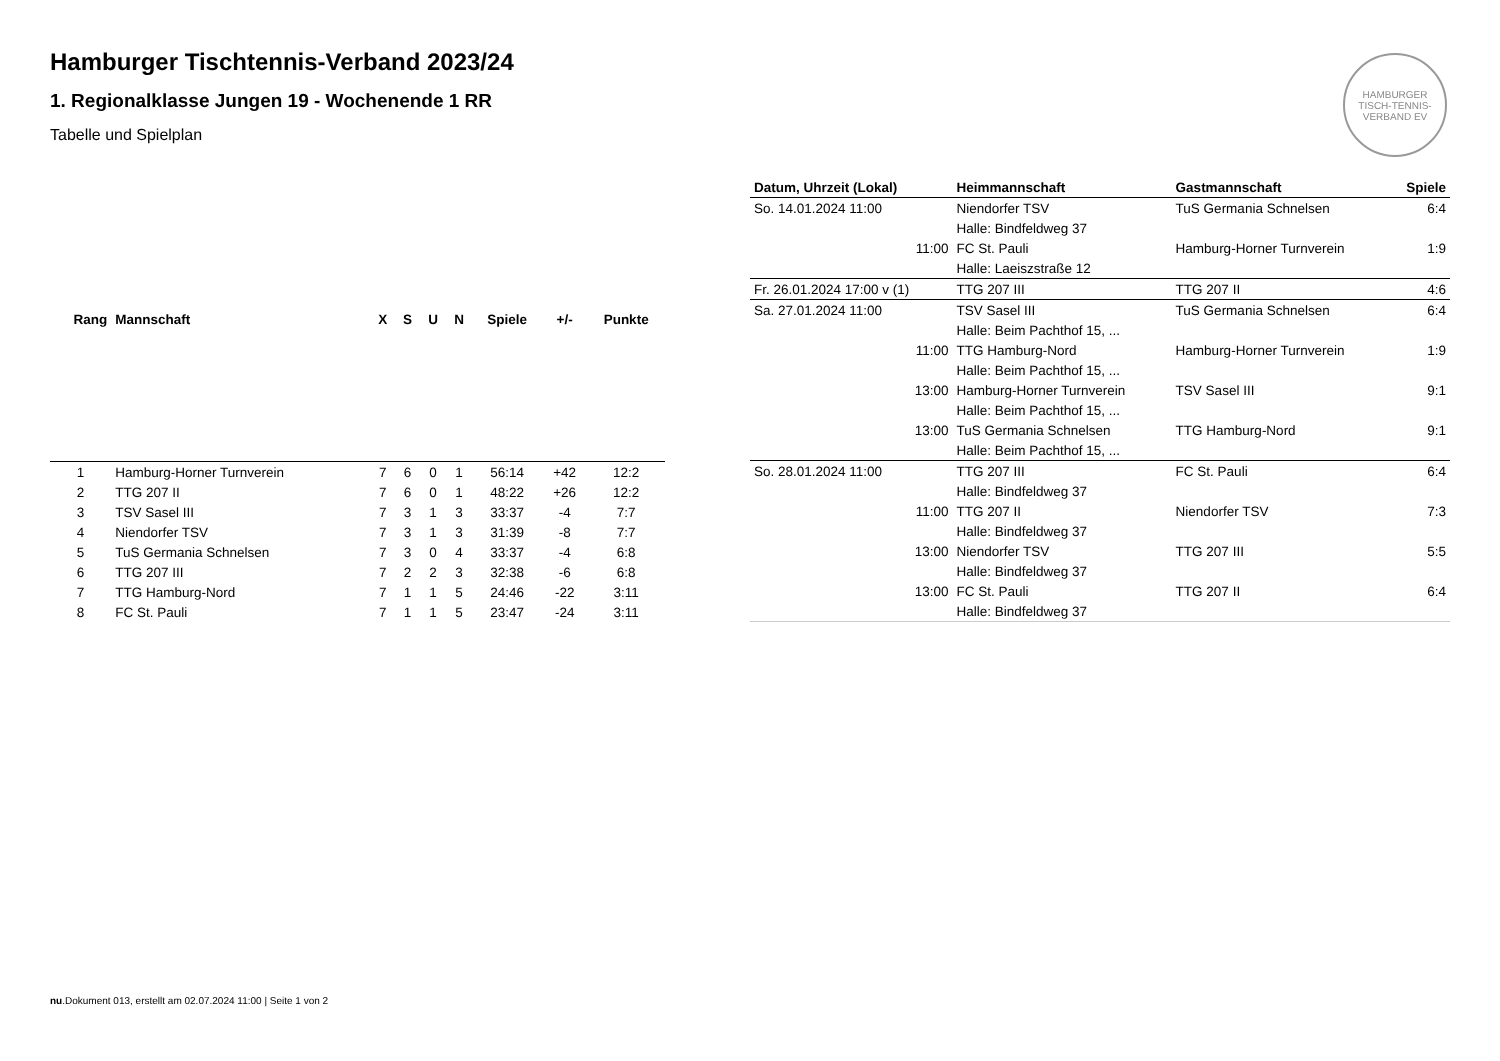HAMBURGER TISCH-TENNIS-VERBAND EV
Hamburger Tischtennis-Verband 2023/24
1. Regionalklasse Jungen 19 - Wochenende 1 RR
Tabelle und Spielplan
| Rang | Mannschaft | X | S | U | N | Spiele | +/- | Punkte |
| --- | --- | --- | --- | --- | --- | --- | --- | --- |
| 1 | Hamburg-Horner Turnverein | 7 | 6 | 0 | 1 | 56:14 | +42 | 12:2 |
| 2 | TTG 207 II | 7 | 6 | 0 | 1 | 48:22 | +26 | 12:2 |
| 3 | TSV Sasel III | 7 | 3 | 1 | 3 | 33:37 | -4 | 7:7 |
| 4 | Niendorfer TSV | 7 | 3 | 1 | 3 | 31:39 | -8 | 7:7 |
| 5 | TuS Germania Schnelsen | 7 | 3 | 0 | 4 | 33:37 | -4 | 6:8 |
| 6 | TTG 207 III | 7 | 2 | 2 | 3 | 32:38 | -6 | 6:8 |
| 7 | TTG Hamburg-Nord | 7 | 1 | 1 | 5 | 24:46 | -22 | 3:11 |
| 8 | FC St. Pauli | 7 | 1 | 1 | 5 | 23:47 | -24 | 3:11 |
| Datum, Uhrzeit (Lokal) | Heimmannschaft | Gastmannschaft | Spiele |
| --- | --- | --- | --- |
| So. 14.01.2024 11:00 | Niendorfer TSV | TuS Germania Schnelsen | 6:4 |
| | Halle: Bindfeldweg 37 | | |
| 11:00 | FC St. Pauli | Hamburg-Horner Turnverein | 1:9 |
| | Halle: Laeiszstraße 12 | | |
| Fr. 26.01.2024 17:00 v (1) | TTG 207 III | TTG 207 II | 4:6 |
| Sa. 27.01.2024 11:00 | TSV Sasel III | TuS Germania Schnelsen | 6:4 |
| | Halle: Beim Pachthof 15, ... | | |
| 11:00 | TTG Hamburg-Nord | Hamburg-Horner Turnverein | 1:9 |
| | Halle: Beim Pachthof 15, ... | | |
| 13:00 | Hamburg-Horner Turnverein | TSV Sasel III | 9:1 |
| | Halle: Beim Pachthof 15, ... | | |
| 13:00 | TuS Germania Schnelsen | TTG Hamburg-Nord | 9:1 |
| | Halle: Beim Pachthof 15, ... | | |
| So. 28.01.2024 11:00 | TTG 207 III | FC St. Pauli | 6:4 |
| | Halle: Bindfeldweg 37 | | |
| 11:00 | TTG 207 II | Niendorfer TSV | 7:3 |
| | Halle: Bindfeldweg 37 | | |
| 13:00 | Niendorfer TSV | TTG 207 III | 5:5 |
| | Halle: Bindfeldweg 37 | | |
| 13:00 | FC St. Pauli | TTG 207 II | 6:4 |
| | Halle: Bindfeldweg 37 | | |
nu.Dokument 013, erstellt am 02.07.2024 11:00 | Seite 1 von 2